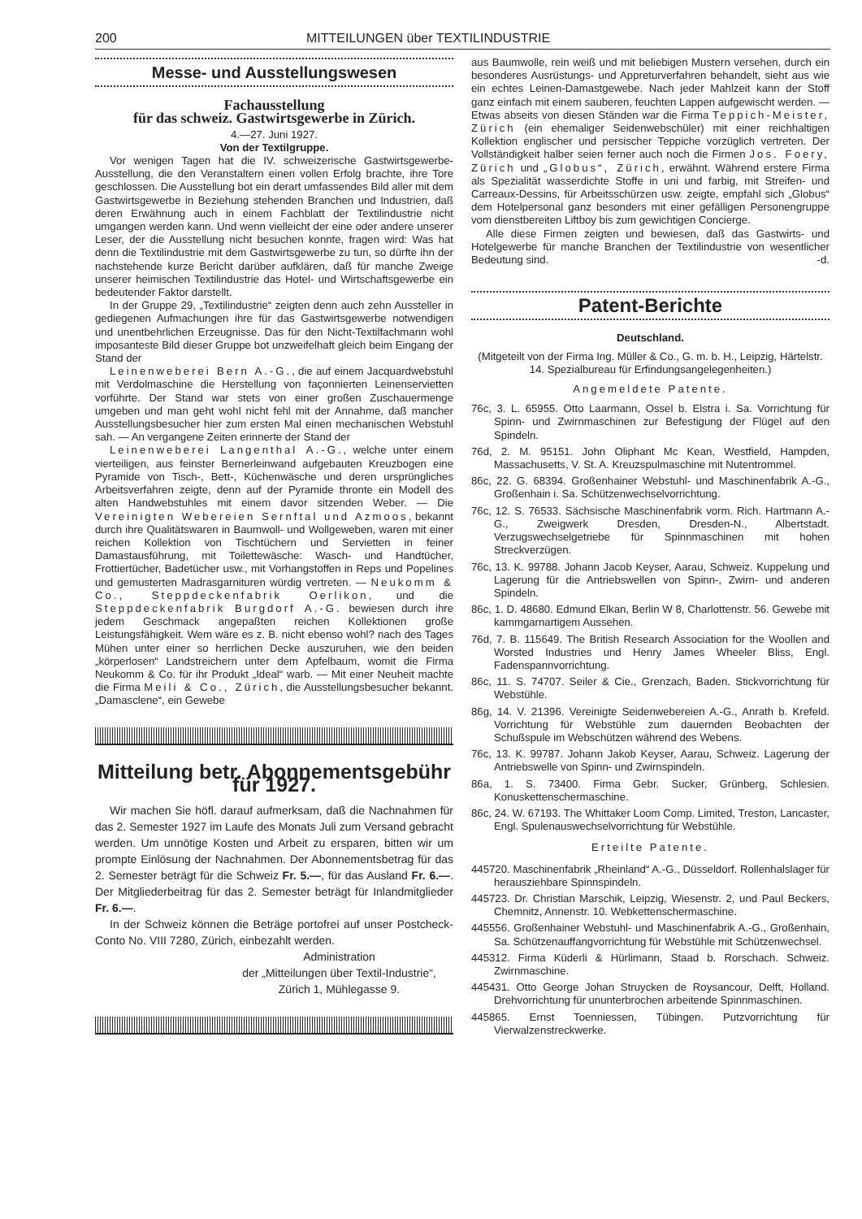200 MITTEILUNGEN über TEXTILINDUSTRIE
Messe- und Ausstellungswesen
Fachausstellung
für das schweiz. Gastwirtsgewerbe in Zürich.
4.—27. Juni 1927.
Von der Textilgruppe.
Vor wenigen Tagen hat die IV. schweizerische Gastwirtsgewerbe-Ausstellung, die den Veranstaltern einen vollen Erfolg brachte, ihre Tore geschlossen. Die Ausstellung bot ein derart umfassendes Bild aller mit dem Gastwirtsgewerbe in Beziehung stehenden Branchen und Industrien, daß deren Erwähnung auch in einem Fachblatt der Textilindustrie nicht umgangen werden kann. Und wenn vielleicht der eine oder andere unserer Leser, der die Ausstellung nicht besuchen konnte, fragen wird: Was hat denn die Textilindustrie mit dem Gastwirtsgewerbe zu tun, so dürfte ihn der nachstehende kurze Bericht darüber aufklären, daß für manche Zweige unserer heimischen Textilindustrie das Hotel- und Wirtschaftsgewerbe ein bedeutender Faktor darstellt.
In der Gruppe 29, „Textilindustrie“ zeigten denn auch zehn Aussteller in gediegenen Aufmachungen ihre für das Gastwirtsgewerbe notwendigen und unentbehrlichen Erzeugnisse. Das für den Nicht-Textilfachmann wohl imposanteste Bild dieser Gruppe bot unzweifelhaft gleich beim Eingang der Stand der
Leinenweberei Bern A.-G., die auf einem Jacquardwebstuhl mit Verdolmaschine die Herstellung von façonnierten Leinenservietten vorführte. Der Stand war stets von einer großen Zuschauermenge umgeben und man geht wohl nicht fehl mit der Annahme, daß mancher Ausstellungsbesucher hier zum ersten Mal einen mechanischen Webstuhl sah. — An vergangene Zeiten erinnerte der Stand der
Leinenweberei Langenthal A.-G., welche unter einem vierteiligen, aus feinster Bernerleinwand aufgebauten Kreuzbogen eine Pyramide von Tisch-, Bett-, Küchenwäsche und deren ursprüngliches Arbeitsverfahren zeigte, denn auf der Pyramide thronte ein Modell des alten Handwebstuhles mit einem davor sitzenden Weber. — Die Vereinigten Webereien Sernftal und Azmoos, bekannt durch ihre Qualitätswaren in Baumwoll- und Wollgeweben, waren mit einer reichen Kollektion von Tischtüchern und Servietten in feiner Damastausführung, mit Toilettewäsche: Wasch- und Handtücher, Frottiertücher, Badetücher usw., mit Vorhangstoffen in Reps und Popelines und gemusterten Madrasgarnituren würdig vertreten. — Neukomm & Co., Steppdeckenfabrik Oerlikon, und die Steppdeckenfabrik Burgdorf A.-G. bewiesen durch ihre jedem Geschmack angepaßten reichen Kollektionen große Leistungsfähigkeit. Wem wäre es z. B. nicht ebenso wohl? nach des Tages Mühen unter einer so herrlichen Decke auszuruhen, wie den beiden „körperlosen“ Landstreichern unter dem Apfelbaum, womit die Firma Neukomm & Co. für ihr Produkt „Ideal“ warb. — Mit einer Neuheit machte die Firma Meili & Co., Zürich, die Ausstellungsbesucher bekannt. „Damasclene“, ein Gewebe
Mitteilung betr. Abonnementsgebühr für 1927.
Wir machen Sie höfl. darauf aufmerksam, daß die Nachnahmen für das 2. Semester 1927 im Laufe des Monats Juli zum Versand gebracht werden. Um unnötige Kosten und Arbeit zu ersparen, bitten wir um prompte Einlösung der Nachnahmen. Der Abonnementsbetrag für das 2. Semester beträgt für die Schweiz Fr. 5.—, für das Ausland Fr. 6.—. Der Mitgliederbeitrag für das 2. Semester beträgt für Inlandmitglieder Fr. 6.—.
In der Schweiz können die Beträge portofrei auf unser Postcheck-Conto No. VIII 7280, Zürich, einbezahlt werden.
Administration
der „Mitteilungen über Textil-Industrie“,
Zürich 1, Mühlegasse 9.
aus Baumwolle, rein weiß und mit beliebigen Mustern versehen, durch ein besonderes Ausrüstungs- und Appreturverfahren behandelt, sieht aus wie ein echtes Leinen-Damastgewebe. Nach jeder Mahlzeit kann der Stoff ganz einfach mit einem sauberen, feuchten Lappen aufgewischt werden. — Etwas abseits von diesen Ständen war die Firma Teppich-Meister, Zürich (ein ehemaliger Seidenwebschüler) mit einer reichhaltigen Kollektion englischer und persischer Teppiche vorzüglich vertreten. Der Vollständigkeit halber seien ferner auch noch die Firmen Jos. Foery, Zürich und „Globus“, Zürich, erwähnt. Während erstere Firma als Spezialität wasserdichte Stoffe in uni und farbig, mit Streifen- und Carreaux-Dessins, für Arbeitsschürzen usw. zeigte, empfahl sich „Globus“ dem Hotelpersonal ganz besonders mit einer gefälligen Personengruppe vom dienstbereiten Liftboy bis zum gewichtigen Concierge.
Alle diese Firmen zeigten und bewiesen, daß das Gastwirts- und Hotelgewerbe für manche Branchen der Textilindustrie von wesentlicher Bedeutung sind. -d.
Patent-Berichte
Deutschland.
(Mitgeteilt von der Firma Ing. Müller & Co., G. m. b. H., Leipzig, Härtelstr. 14. Spezialbureau für Erfindungsangelegenheiten.)
Angemeldete Patente.
76c, 3. L. 65955. Otto Laarmann, Ossel b. Elstra i. Sa. Vorrichtung für Spinn- und Zwirnmaschinen zur Befestigung der Flügel auf den Spindeln.
76d, 2. M. 95151. John Oliphant Mc Kean, Westfield, Hampden, Massachusetts, V. St. A. Kreuzspulmaschine mit Nutentrommel.
86c, 22. G. 68394. Großenhainer Webstuhl- und Maschinenfabrik A.-G., Großenhain i. Sa. Schützenwechselvorrichtung.
76c, 12. S. 76533. Sächsische Maschinenfabrik vorm. Rich. Hartmann A.-G., Zweigwerk Dresden, Dresden-N., Albertstadt. Verzugswechselgetriebe für Spinnmaschinen mit hohen Streckverzügen.
76c, 13. K. 99788. Johann Jacob Keyser, Aarau, Schweiz. Kuppelung und Lagerung für die Antriebswellen von Spinn-, Zwirn- und anderen Spindeln.
86c, 1. D. 48680. Edmund Elkan, Berlin W 8, Charlottenstr. 56. Gewebe mit kammgarnartigem Aussehen.
76d, 7. B. 115649. The British Research Association for the Woollen and Worsted Industries und Henry James Wheeler Bliss, Engl. Fadenspannvorrichtung.
86c, 11. S. 74707. Seiler & Cie., Grenzach, Baden. Stickvorrichtung für Webstühle.
86g, 14. V. 21396. Vereinigte Seidenwebereien A.-G., Anrath b. Krefeld. Vorrichtung für Webstühle zum dauernden Beobachten der Schußspule im Webschützen während des Webens.
76c, 13. K. 99787. Johann Jakob Keyser, Aarau, Schweiz. Lagerung der Antriebswelle von Spinn- und Zwirnspindeln.
86a, 1. S. 73400. Firma Gebr. Sucker, Grünberg, Schlesien. Konuskettenschermaschine.
86c, 24. W. 67193. The Whittaker Loom Comp. Limited, Treston, Lancaster, Engl. Spulenauswechselvorrichtung für Webstühle.
Erteilte Patente.
445720. Maschinenfabrik „Rheinland“ A.-G., Düsseldorf. Rollenhalslager für herausziehbare Spinnspindeln.
445723. Dr. Christian Marschik, Leipzig, Wiesenstr. 2, und Paul Beckers, Chemnitz, Annenstr. 10. Webkettenschermaschine.
445556. Großenhainer Webstuhl- und Maschinenfabrik A.-G., Großenhain, Sa. Schützenauffangvorrichtung für Webstühle mit Schützenwechsel.
445312. Firma Küderli & Hürlimann, Staad b. Rorschach. Schweiz. Zwirnmaschine.
445431. Otto George Johan Struycken de Roysancour, Delft, Holland. Drehvorrichtung für ununterbrochen arbeitende Spinnmaschinen.
445865. Ernst Toenniessen, Tübingen. Putzvorrichtung für Vierwalzenstreckwerke.